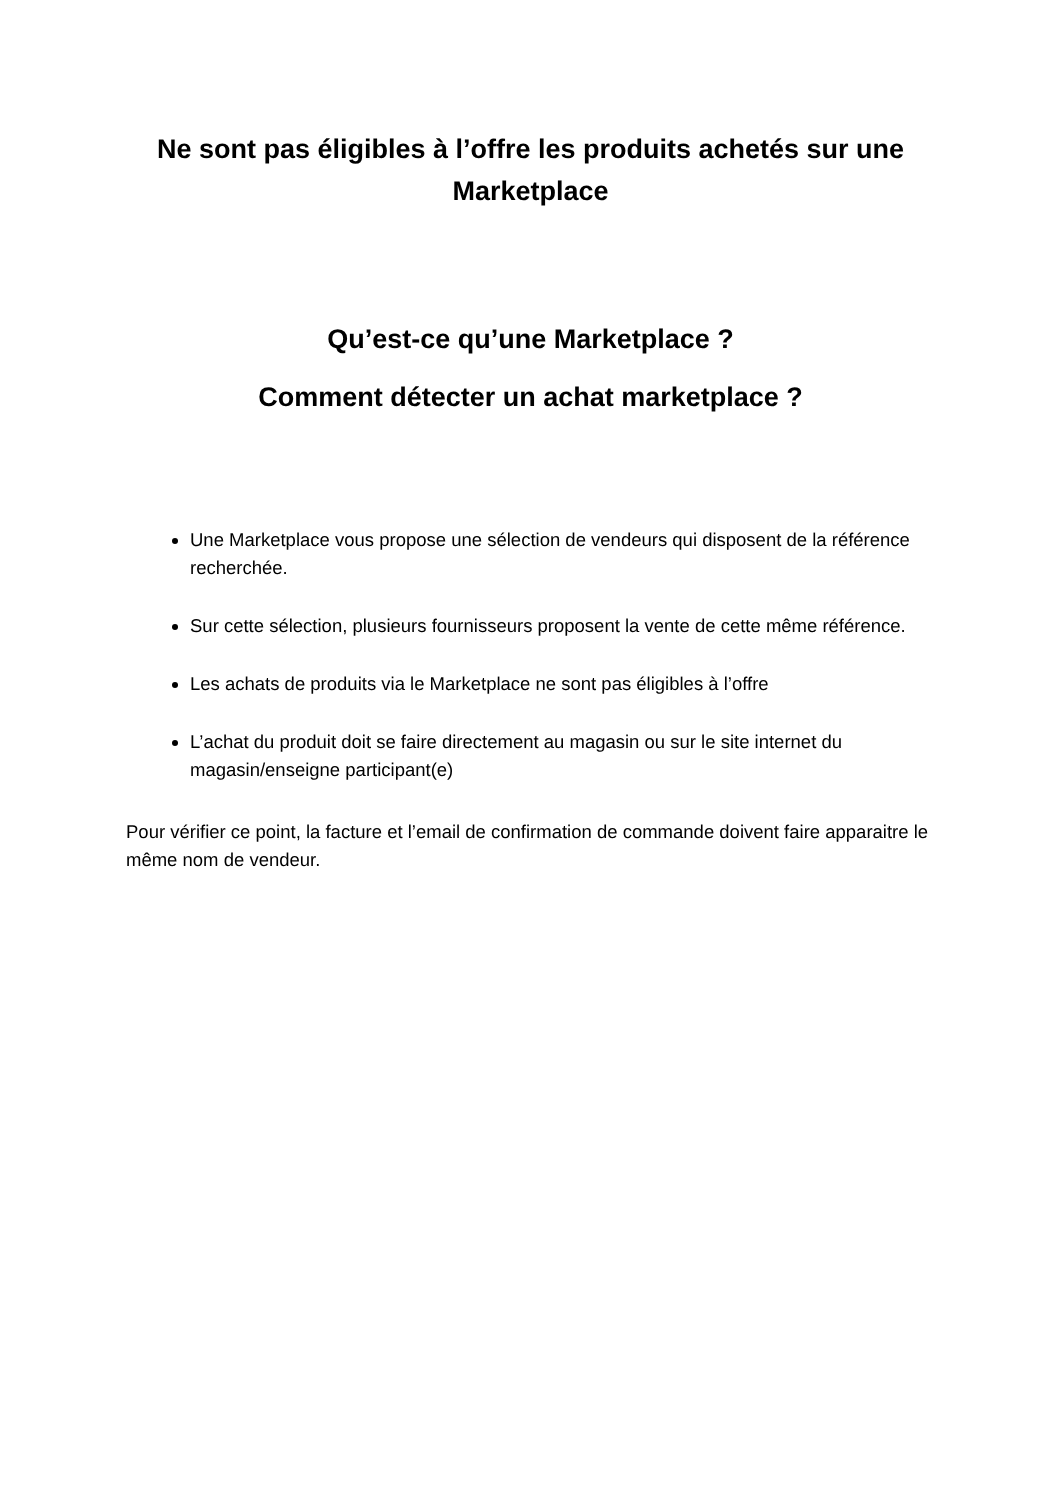Ne sont pas éligibles à l’offre les produits achetés sur une Marketplace
Qu’est-ce qu’une Marketplace ?
Comment détecter un achat marketplace ?
Une Marketplace vous propose une sélection de vendeurs qui disposent de la référence recherchée.
Sur cette sélection, plusieurs fournisseurs proposent la vente de cette même référence.
Les achats de produits via le Marketplace ne sont pas éligibles à l’offre
L’achat du produit doit se faire directement au magasin ou sur le site internet du magasin/enseigne participant(e)
Pour vérifier ce point, la facture et l’email de confirmation de commande doivent faire apparaitre le même nom de vendeur.